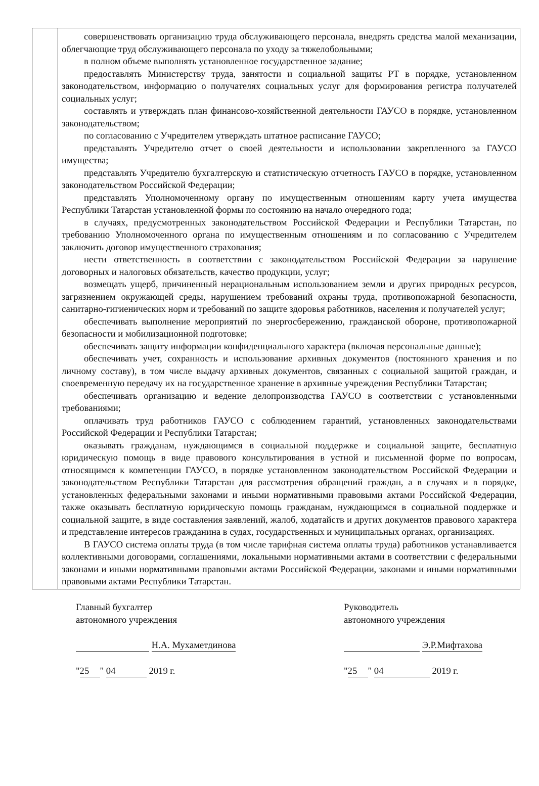| | совершенствовать организацию труда обслуживающего персонала, внедрять средства малой механизации, облегчающие труд обслуживающего персонала по уходу за тяжелобольными; в полном объеме выполнять установленное государственное задание; предоставлять Министерству труда, занятости и социальной защиты РТ в порядке, установленном законодательством, информацию о получателях социальных услуг для формирования регистра получателей социальных услуг; составлять и утверждать план финансово-хозяйственной деятельности ГАУСО в порядке, установленном законодательством; по согласованию с Учредителем утверждать штатное расписание ГАУСО; представлять Учредителю отчет о своей деятельности и использовании закрепленного за ГАУСО имущества; представлять Учредителю бухгалтерскую и статистическую отчетность ГАУСО в порядке, установленном законодательством Российской Федерации; представлять Уполномоченному органу по имущественным отношениям карту учета имущества Республики Татарстан установленной формы по состоянию на начало очередного года; в случаях, предусмотренных законодательством Российской Федерации и Республики Татарстан, по требованию Уполномоченного органа по имущественным отношениям и по согласованию с Учредителем заключить договор имущественного страхования; нести ответственность в соответствии с законодательством Российской Федерации за нарушение договорных и налоговых обязательств, качество продукции, услуг; возмещать ущерб, причиненный нерациональным использованием земли и других природных ресурсов, загрязнением окружающей среды, нарушением требований охраны труда, противопожарной безопасности, санитарно-гигиенических норм и требований по защите здоровья работников, населения и получателей услуг; обеспечивать выполнение мероприятий по энергосбережению, гражданской обороне, противопожарной безопасности и мобилизационной подготовке; обеспечивать защиту информации конфиденциального характера (включая персональные данные); обеспечивать учет, сохранность и использование архивных документов (постоянного хранения и по личному составу), в том числе выдачу архивных документов, связанных с социальной защитой граждан, и своевременную передачу их на государственное хранение в архивные учреждения Республики Татарстан; обеспечивать организацию и ведение делопроизводства ГАУСО в соответствии с установленными требованиями; оплачивать труд работников ГАУСО с соблюдением гарантий, установленных законодательствами Российской Федерации и Республики Татарстан; оказывать гражданам, нуждающимся в социальной поддержке и социальной защите, бесплатную юридическую помощь в виде правового консультирования в устной и письменной форме по вопросам, относящимся к компетенции ГАУСО, в порядке установленном законодательством Российской Федерации и законодательством Республики Татарстан для рассмотрения обращений граждан, а в случаях и в порядке, установленных федеральными законами и иными нормативными правовыми актами Российской Федерации, также оказывать бесплатную юридическую помощь гражданам, нуждающимся в социальной поддержке и социальной защите, в виде составления заявлений, жалоб, ходатайств и других документов правового характера и представление интересов гражданина в судах, государственных и муниципальных органах, организациях. В ГАУСО система оплаты труда (в том числе тарифная система оплаты труда) работников устанавливается коллективными договорами, соглашениями, локальными нормативными актами в соответствии с федеральными законами и иными нормативными правовыми актами Российской Федерации, законами и иными нормативными правовыми актами Республики Татарстан. |
Главный бухгалтер
автономного учреждения
Н.А. Мухаметдинова
" 25 " 04 2019 г.
Руководитель
автономного учреждения
Э.Р.Мифтахова
" 25 " 04 2019 г.